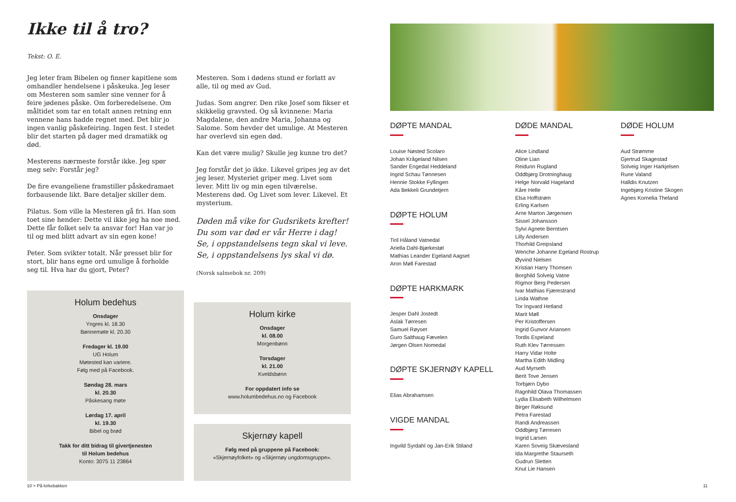Ikke til å tro?
Tekst: O. E.
Jeg leter fram Bibelen og finner kapitlene som omhandler hendelsene i påskeuka. Jeg leser om Mesteren som samler sine venner for å feire jødenes påske. Om forberedelsene. Om måltidet som tar en totalt annen retning enn vennene hans hadde regnet med. Det blir jo ingen vanlig påskefeiring. Ingen fest. I stedet blir det starten på dager med dramatikk og død.
Mesterens nærmeste forstår ikke. Jeg spør meg selv: Forstår jeg?
De fire evangeliene framstiller påskedramaet forbausende likt. Bare detaljer skiller dem.
Pilatus. Som ville la Mesteren gå fri. Han som toet sine hender: Dette vil ikke jeg ha noe med. Dette får folket selv ta ansvar for! Han var jo til og med blitt advart av sin egen kone!
Peter. Som svikter totalt. Når presset blir for stort, blir hans egne ord umulige å forholde seg til. Hva har du gjort, Peter?
Mesteren. Som i dødens stund er forlatt av alle, til og med av Gud.
Judas. Som angrer. Den rike Josef som fikser et skikkelig gravsted. Og så kvinnene: Maria Magdalene, den andre Maria, Johanna og Salome. Som hevder det umulige. At Mesteren har overlevd sin egen død.
Kan det være mulig? Skulle jeg kunne tro det?
Jeg forstår det jo ikke. Likevel gripes jeg av det jeg leser. Mysteriet griper meg. Livet som lever. Mitt liv og min egen tilværelse. Mesterens død. Og Livet som lever. Likevel. Et mysterium.
Døden må vike for Gudsrikets krefter!
Du som var død er vår Herre i dag!
Se, i oppstandelsens tegn skal vi leve.
Se, i oppstandelsens lys skal vi dø.
(Norsk salmebok nr. 209)
Holum bedehus
Onsdager
Yngres kl. 18.30
Bønnemøte kl. 20.30
Fredager kl. 19.00
UG Holum
Møtested kan variere.
Følg med på Facebook.
Søndag 28. mars
kl. 20.30
Påskesang møte
Lørdag 17. april
kl. 19.30
Bibel og brød
Takk for ditt bidrag til givertjenesten
til Holum bedehus
Konto: 3075 11 23864
Holum kirke
Onsdager
kl. 08.00
Morgenbønn
Torsdager
kl. 21.00
Kveldsbønn
For oppdatert info se
www.holumbedehus.no og Facebook
Skjernøy kapell
Følg med på gruppene på Facebook:
«Skjernøyfolket» og «Skjernøy ungdomsgruppe».
10 > På kirkebakken
DØPTE MANDAL
Louise Nøsted Scolaro
Johan Krågeland Nilsen
Sander Engedal Heddeland
Ingrid Schau Tønnesen
Hennie Stokke Fyllingen
Ada Bekkeli Grundetjern
DØPTE HOLUM
Tiril Håland Vatnedal
Ariella Dahl-Bjørkestøl
Mathias Leander Egeland Aagset
Aron Møll Farestad
DØPTE HARKMARK
Jesper Dahl Jostedt
Aslak Tørresen
Samuel Røyset
Guro Salthaug Fævelen
Jørgen Olsen Nomedal
DØPTE SKJERNØY KAPELL
Elias Abrahamsen
VIGDE MANDAL
Ingvild Syrdahl og Jan-Erik Stiland
DØDE MANDAL
Alice Lindland
Oline Lian
Reidunn Rugland
Oddbjørg Drotninghaug
Helge Norvald Hageland
Kåre Helle
Elsa Hoffstrøm
Erling Karlsen
Arne Marton Jørgensen
Sissel Johansson
Sylvi Agnete Berntsen
Lilly Andersen
Thorhild Greipsland
Wenche Johanne Egeland Rostrup
Øyvind Nielsen
Kristian Harry Thomsen
Borghild Solveig Vatne
Rigmor Berg Pedersen
Ivar Mathias Fjærestrand
Linda Wathne
Tor Ingvard Hetland
Marit Møll
Per Kristoffersen
Ingrid Gunvor Ariansen
Tordis Espeland
Ruth Klev Tørressen
Harry Vidar Holte
Martha Edith Midling
Aud Myrseth
Berit Tove Jensen
Torbjørn Dybo
Ragnhild Olava Thomassen
Lydia Elisabeth Wilhelmsen
Birger Røksund
Petra Farestad
Randi Andreassen
Oddbjørg Tørresen
Ingrid Larsen
Karen Soveig Skævesland
Ida Margrethe Staurseth
Gudrun Sletten
Knut Lie Hansen
DØDE HOLUM
Aud Strømme
Gjertrud Skagestad
Solveig Inger Harkjelsen
Rune Valand
Halldis Knutzen
Ingebjørg Kristine Skogen
Agnes Kornelia Theland
11